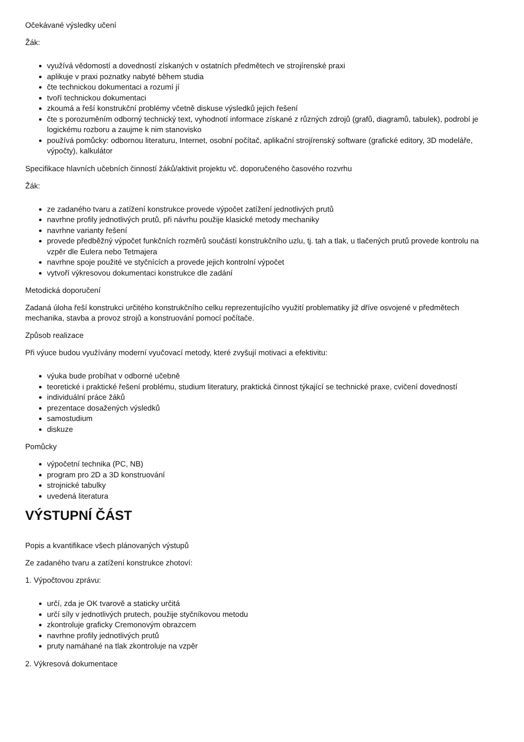Očekávané výsledky učení
Žák:
využívá vědomostí a dovedností získaných v ostatních předmětech ve strojírenské praxi
aplikuje v praxi poznatky nabyté během studia
čte technickou dokumentaci a rozumí jí
tvoří technickou dokumentaci
zkoumá a řeší konstrukční problémy včetně diskuse výsledků jejich řešení
čte s porozuměním odborný technický text, vyhodnotí informace získané z různých zdrojů (grafů, diagramů, tabulek), podrobí je logickému rozboru a zaujme k nim stanovisko
používá pomůcky: odbornou literaturu, Internet, osobní počítač, aplikační strojírenský software (grafické editory, 3D modeláře, výpočty), kalkulátor
Specifikace hlavních učebních činností žáků/aktivit projektu vč. doporučeného časového rozvrhu
Žák:
ze zadaného tvaru a zatížení konstrukce provede výpočet zatížení jednotlivých prutů
navrhne profily jednotlivých prutů, při návrhu použije klasické metody mechaniky
navrhne varianty řešení
provede předběžný výpočet funkčních rozměrů součástí konstrukčního uzlu, tj. tah a tlak, u tlačených prutů provede kontrolu na vzpěr dle Eulera nebo Tetmajera
navrhne spoje použité ve styčnících a provede jejich kontrolní výpočet
vytvoří výkresovou dokumentaci konstrukce dle zadání
Metodická doporučení
Zadaná úloha řeší konstrukci určitého konstrukčního celku reprezentujícího využití problematiky již dříve osvojené v předmětech mechanika, stavba a provoz strojů a konstruování pomocí počítače.
Způsob realizace
Při výuce budou využívány moderní vyučovací metody, které zvyšují motivaci a efektivitu:
výuka bude probíhat v odborné učebně
teoretické i praktické řešení problému, studium literatury, praktická činnost týkající se technické praxe, cvičení dovedností
individuální práce žáků
prezentace dosažených výsledků
samostudium
diskuze
Pomůcky
výpočetní technika (PC, NB)
program pro 2D a 3D konstruování
strojnické tabulky
uvedená literatura
VÝSTUPNÍ ČÁST
Popis a kvantifikace všech plánovaných výstupů
Ze zadaného tvaru a zatížení konstrukce zhotoví:
1. Výpočtovou zprávu:
určí, zda je OK tvarově a staticky určitá
určí síly v jednotlivých prutech, použije styčníkovou metodu
zkontroluje graficky Cremonovým obrazcem
navrhne profily jednotlivých prutů
pruty namáhané na tlak zkontroluje na vzpěr
2. Výkresová dokumentace